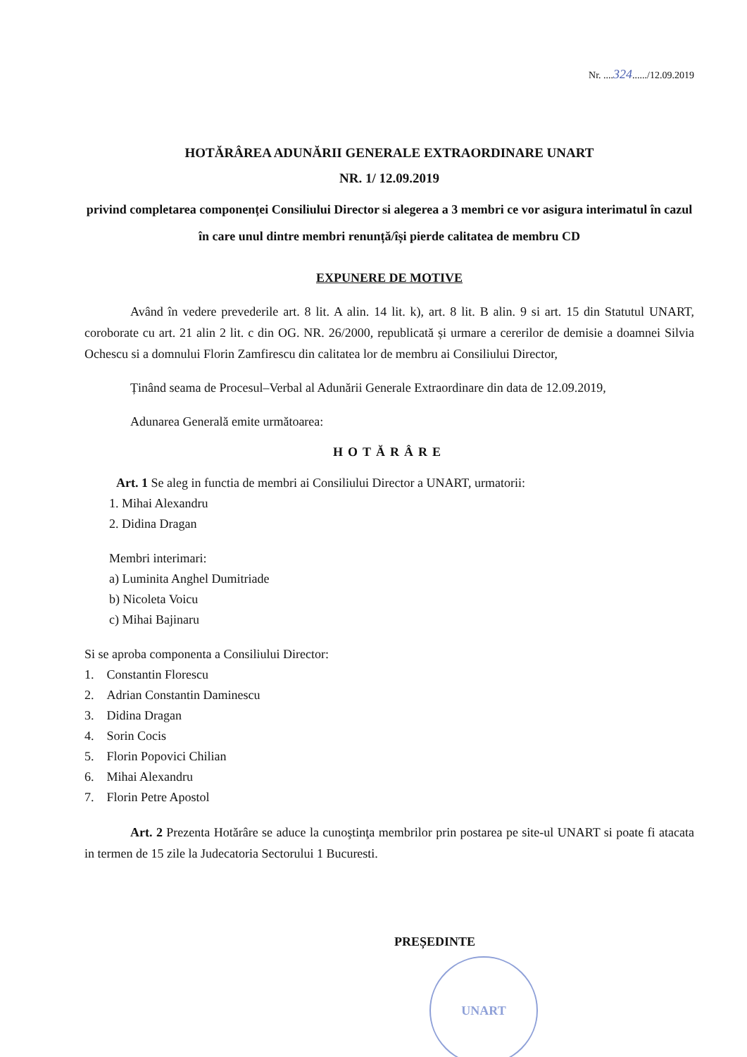Nr. ....324....../12.09.2019
HOTĂRÂREA ADUNĂRII GENERALE EXTRAORDINARE UNART
NR. 1/ 12.09.2019
privind completarea componenței Consiliului Director si alegerea a 3 membri ce vor asigura interimatul în cazul în care unul dintre membri renunță/își pierde calitatea de membru CD
EXPUNERE DE MOTIVE
Având în vedere prevederile art. 8 lit. A alin. 14 lit. k), art. 8 lit. B alin. 9 si art. 15 din Statutul UNART, coroborate cu art. 21 alin 2 lit. c din OG. NR. 26/2000, republicată și urmare a cererilor de demisie a doamnei Silvia Ochescu si a domnului Florin Zamfirescu din calitatea lor de membru ai Consiliului Director,
Ținând seama de Procesul–Verbal al Adunării Generale Extraordinare din data de 12.09.2019,
Adunarea Generală emite următoarea:
HOTĂRÂRE
Art. 1 Se aleg in functia de membri ai Consiliului Director a UNART, urmatorii:
1. Mihai Alexandru
2. Didina Dragan
Membri interimari:
a) Luminita Anghel Dumitriade
b) Nicoleta Voicu
c) Mihai Bajinaru
Si se aproba componenta a Consiliului Director:
1. Constantin Florescu
2. Adrian Constantin Daminescu
3. Didina Dragan
4. Sorin Cocis
5. Florin Popovici Chilian
6. Mihai Alexandru
7. Florin Petre Apostol
Art. 2 Prezenta Hotărâre se aduce la cunoştinţa membrilor prin postarea pe site-ul UNART si poate fi atacata in termen de 15 zile la Judecatoria Sectorului 1 Bucuresti.
PREȘEDINTE
UNART